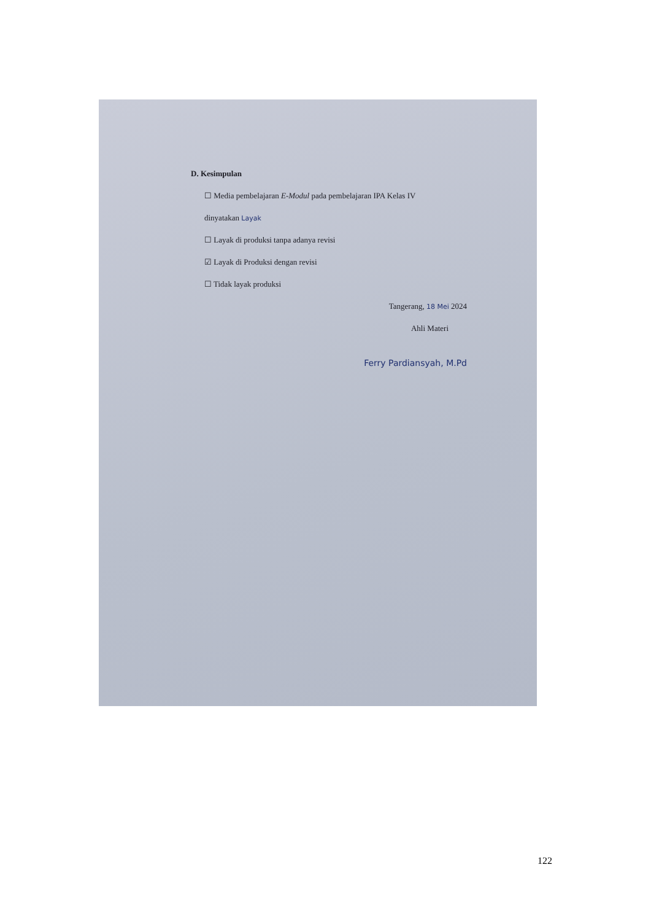D. Kesimpulan
☐ Media pembelajaran E-Modul pada pembelajaran IPA Kelas IV
dinyatakan Layak
☐ Layak di produksi tanpa adanya revisi
☑ Layak di Produksi dengan revisi
☐ Tidak layak produksi
Tangerang, 18 Mei 2024
Ahli Materi
Ferry Pardiansyah, M.Pd
122